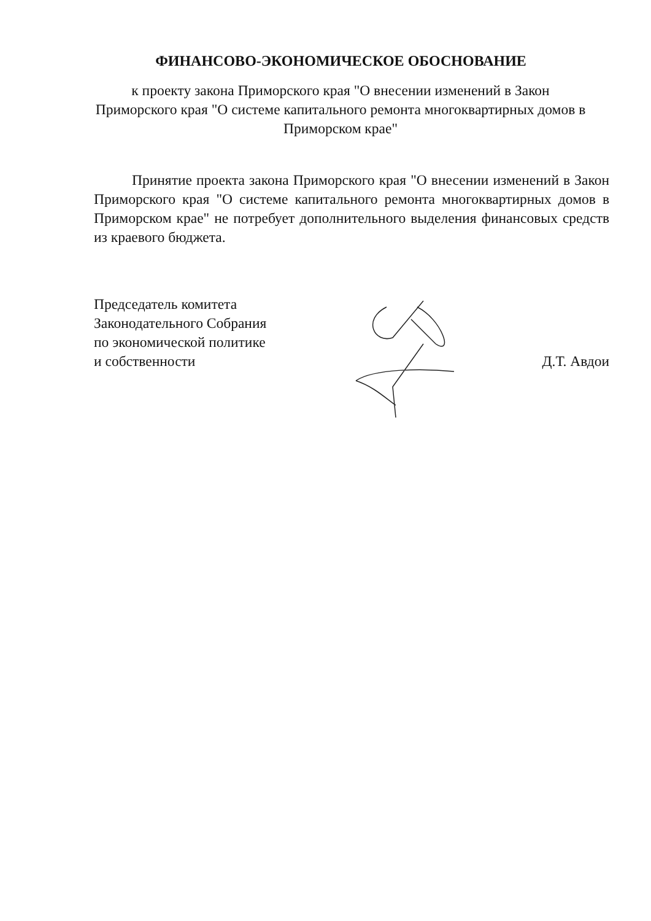ФИНАНСОВО-ЭКОНОМИЧЕСКОЕ ОБОСНОВАНИЕ
к проекту закона Приморского края "О внесении изменений в Закон Приморского края "О системе капитального ремонта многоквартирных домов в Приморском крае"
Принятие проекта закона Приморского края "О внесении изменений в Закон Приморского края "О системе капитального ремонта многоквартирных домов в Приморском крае" не потребует дополнительного выделения финансовых средств из краевого бюджета.
Председатель комитета
Законодательного Собрания
по экономической политике
и собственности
Д.Т. Авдои